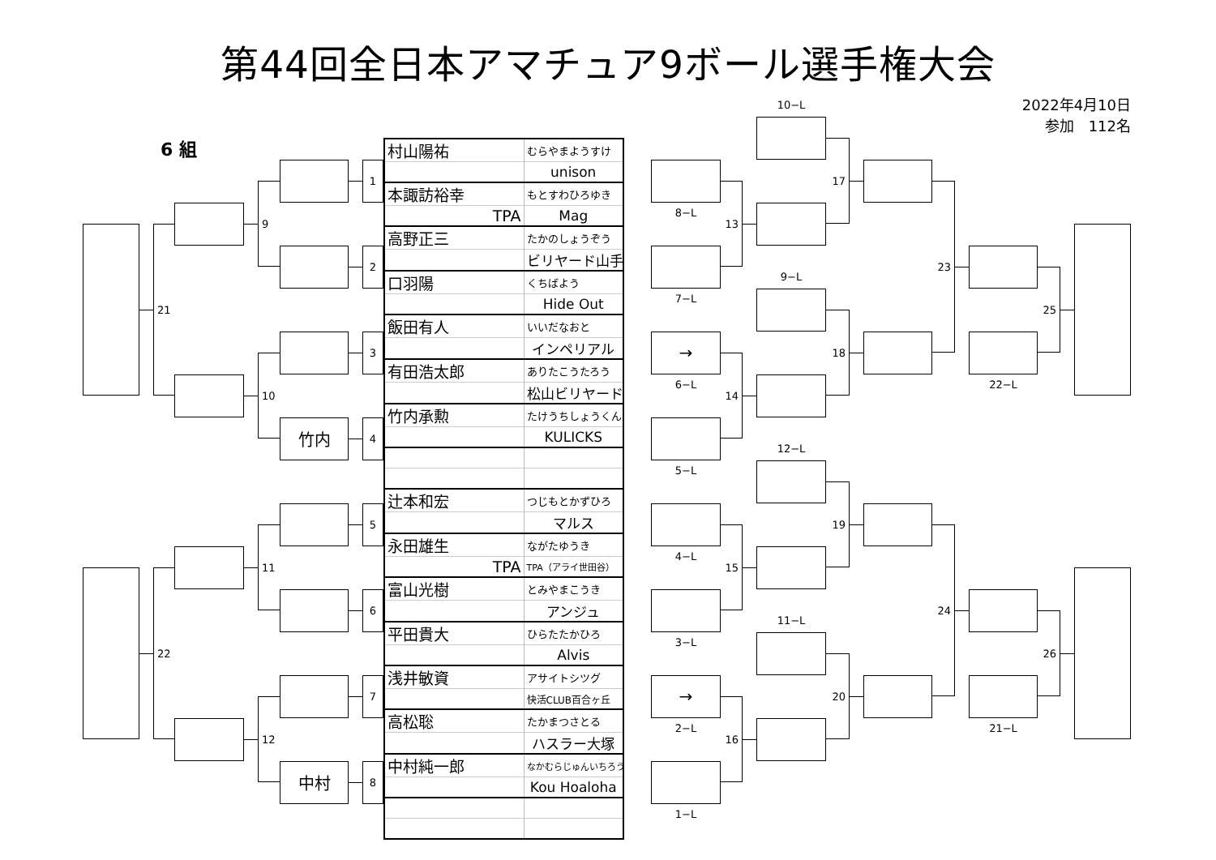第44回全日本アマチュア9ボール選手権大会
2022年4月10日
参加　112名
6 組
| 村山陽祐 | むらやまようすけ |
| | unison |
| 本諏訪裕幸 | もとすわひろゆき |
| TPA | Mag |
| 高野正三 | たかのしょうぞう |
| | ビリヤード山手 |
| 口羽陽 | くちばよう |
| | Hide Out |
| 飯田有人 | いいだなおと |
| | インペリアル |
| 有田浩太郎 | ありたこうたろう |
| | 松山ビリヤード |
| 竹内承勲 | たけうちしょうくん |
| | KULICKS |
| 辻本和宏 | つじもとかずひろ |
| | マルス |
| 永田雄生 | ながたゆうき |
| TPA | TPA（アライ世田谷） |
| 富山光樹 | とみやまこうき |
| | アンジュ |
| 平田貴大 | ひらたたかひろ |
| | Alvis |
| 浅井敏資 | アサイトシツグ |
| | 快活CLUB百合ヶ丘 |
| 高松聡 | たかまつさとる |
| | ハスラー大塚 |
| 中村純一郎 | なかむらじゅんいちろう |
| | Kou Hoaloha |
21
22
9
10
11
12
竹内
中村
1
2
3
4
5
6
7
8
8−L
7−L
→
6−L
5−L
4−L
3−L
→
2−L
1−L
13
14
15
16
10−L
9−L
12−L
11−L
17
18
19
20
23
24
22−L
21−L
25
26